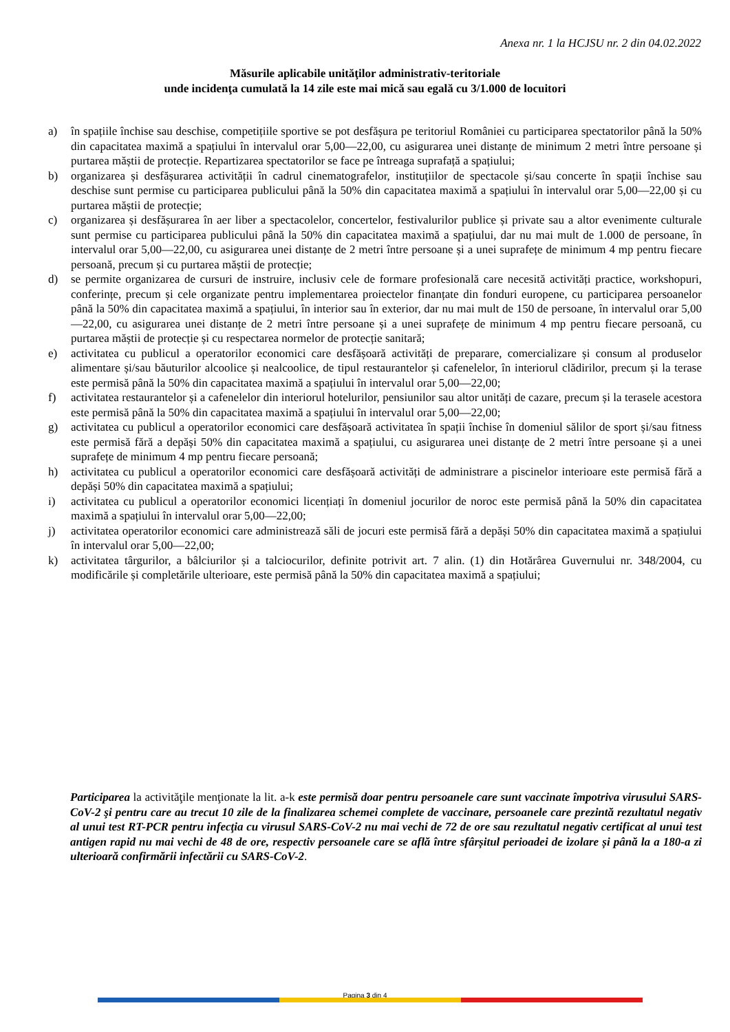Anexa nr. 1 la HCJSU nr. 2 din 04.02.2022
Măsurile aplicabile unităţilor administrativ-teritoriale
unde incidenţa cumulată la 14 zile este mai mică sau egală cu 3/1.000 de locuitori
a) în spațiile închise sau deschise, competițiile sportive se pot desfășura pe teritoriul României cu participarea spectatorilor până la 50% din capacitatea maximă a spațiului în intervalul orar 5,00—22,00, cu asigurarea unei distanțe de minimum 2 metri între persoane și purtarea măștii de protecție. Repartizarea spectatorilor se face pe întreaga suprafață a spațiului;
b) organizarea și desfășurarea activității în cadrul cinematografelor, instituțiilor de spectacole și/sau concerte în spații închise sau deschise sunt permise cu participarea publicului până la 50% din capacitatea maximă a spațiului în intervalul orar 5,00—22,00 și cu purtarea măștii de protecție;
c) organizarea și desfășurarea în aer liber a spectacolelor, concertelor, festivalurilor publice și private sau a altor evenimente culturale sunt permise cu participarea publicului până la 50% din capacitatea maximă a spațiului, dar nu mai mult de 1.000 de persoane, în intervalul orar 5,00—22,00, cu asigurarea unei distanțe de 2 metri între persoane și a unei suprafețe de minimum 4 mp pentru fiecare persoană, precum și cu purtarea măștii de protecție;
d) se permite organizarea de cursuri de instruire, inclusiv cele de formare profesională care necesită activități practice, workshopuri, conferințe, precum și cele organizate pentru implementarea proiectelor finanțate din fonduri europene, cu participarea persoanelor până la 50% din capacitatea maximă a spațiului, în interior sau în exterior, dar nu mai mult de 150 de persoane, în intervalul orar 5,00—22,00, cu asigurarea unei distanțe de 2 metri între persoane și a unei suprafețe de minimum 4 mp pentru fiecare persoană, cu purtarea măștii de protecție și cu respectarea normelor de protecție sanitară;
e) activitatea cu publicul a operatorilor economici care desfășoară activități de preparare, comercializare și consum al produselor alimentare și/sau băuturilor alcoolice și nealcoolice, de tipul restaurantelor și cafenelelor, în interiorul clădirilor, precum și la terase este permisă până la 50% din capacitatea maximă a spațiului în intervalul orar 5,00—22,00;
f) activitatea restaurantelor și a cafenelelor din interiorul hotelurilor, pensiunilor sau altor unități de cazare, precum și la terasele acestora este permisă până la 50% din capacitatea maximă a spațiului în intervalul orar 5,00—22,00;
g) activitatea cu publicul a operatorilor economici care desfășoară activitatea în spații închise în domeniul sălilor de sport și/sau fitness este permisă fără a depăși 50% din capacitatea maximă a spațiului, cu asigurarea unei distanțe de 2 metri între persoane și a unei suprafețe de minimum 4 mp pentru fiecare persoană;
h) activitatea cu publicul a operatorilor economici care desfășoară activități de administrare a piscinelor interioare este permisă fără a depăși 50% din capacitatea maximă a spațiului;
i) activitatea cu publicul a operatorilor economici licențiați în domeniul jocurilor de noroc este permisă până la 50% din capacitatea maximă a spațiului în intervalul orar 5,00—22,00;
j) activitatea operatorilor economici care administrează săli de jocuri este permisă fără a depăși 50% din capacitatea maximă a spațiului în intervalul orar 5,00—22,00;
k) activitatea târgurilor, a bâlciurilor și a talciocurilor, definite potrivit art. 7 alin. (1) din Hotărârea Guvernului nr. 348/2004, cu modificările și completările ulterioare, este permisă până la 50% din capacitatea maximă a spațiului;
Participarea la activităţile menţionate la lit. a-k este permisă doar pentru persoanele care sunt vaccinate împotriva virusului SARS-CoV-2 şi pentru care au trecut 10 zile de la finalizarea schemei complete de vaccinare, persoanele care prezintă rezultatul negativ al unui test RT-PCR pentru infecţia cu virusul SARS-CoV-2 nu mai vechi de 72 de ore sau rezultatul negativ certificat al unui test antigen rapid nu mai vechi de 48 de ore, respectiv persoanele care se află între sfârșitul perioadei de izolare și până la a 180-a zi ulterioară confirmării infectării cu SARS-CoV-2.
Pagina 3 din 4